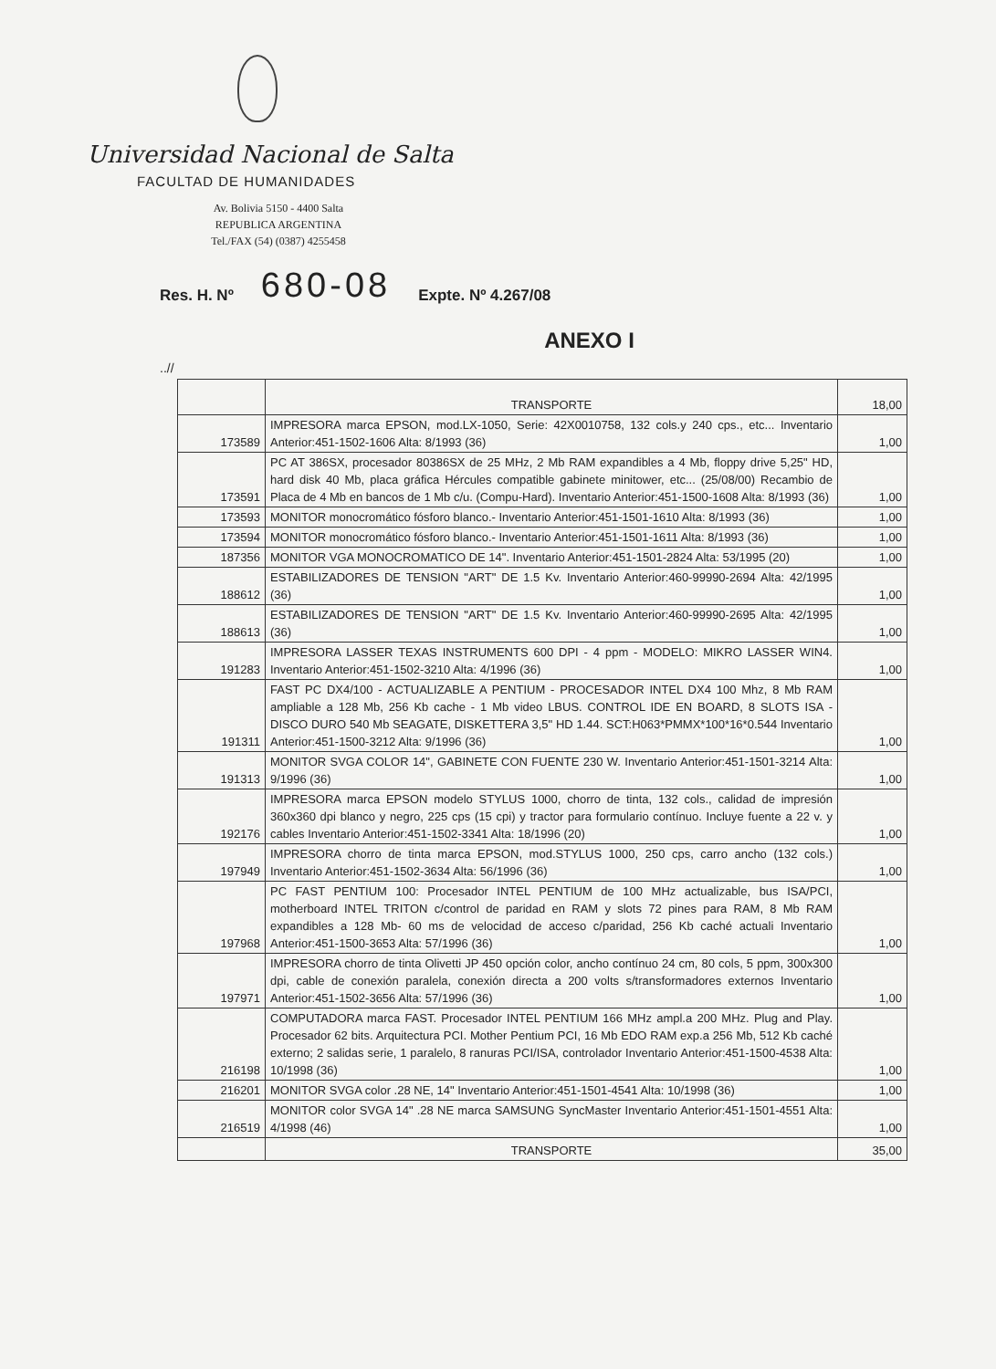Universidad Nacional de Salta
FACULTAD DE HUMANIDADES
Av. Bolivia 5150 - 4400 Salta
REPUBLICA ARGENTINA
Tel./FAX (54) (0387) 4255458
Res. H. Nº 680-08 Expte. Nº 4.267/08
ANEXO I
..//
| | TRANSPORTE | 18,00 |
| 173589 | IMPRESORA marca EPSON, mod.LX-1050, Serie: 42X0010758, 132 cols.y 240 cps., etc... Inventario Anterior:451-1502-1606 Alta: 8/1993 (36) | 1,00 |
| 173591 | PC AT 386SX, procesador 80386SX de 25 MHz, 2 Mb RAM expandibles a 4 Mb, floppy drive 5,25" HD, hard disk 40 Mb, placa gráfica Hércules compatible gabinete minitower, etc... (25/08/00) Recambio de Placa de 4 Mb en bancos de 1 Mb c/u. (Compu-Hard). Inventario Anterior:451-1500-1608 Alta: 8/1993 (36) | 1,00 |
| 173593 | MONITOR monocromático fósforo blanco.- Inventario Anterior:451-1501-1610 Alta: 8/1993 (36) | 1,00 |
| 173594 | MONITOR monocromático fósforo blanco.- Inventario Anterior:451-1501-1611 Alta: 8/1993 (36) | 1,00 |
| 187356 | MONITOR VGA MONOCROMATICO DE 14". Inventario Anterior:451-1501-2824 Alta: 53/1995 (20) | 1,00 |
| 188612 | ESTABILIZADORES DE TENSION "ART" DE 1.5 Kv. Inventario Anterior:460-99990-2694 Alta: 42/1995 (36) | 1,00 |
| 188613 | ESTABILIZADORES DE TENSION "ART" DE 1.5 Kv. Inventario Anterior:460-99990-2695 Alta: 42/1995 (36) | 1,00 |
| 191283 | IMPRESORA LASSER TEXAS INSTRUMENTS 600 DPI - 4 ppm - MODELO: MIKRO LASSER WIN4. Inventario Anterior:451-1502-3210 Alta: 4/1996 (36) | 1,00 |
| 191311 | FAST PC DX4/100 - ACTUALIZABLE A PENTIUM - PROCESADOR INTEL DX4 100 Mhz, 8 Mb RAM ampliable a 128 Mb, 256 Kb cache - 1 Mb video LBUS. CONTROL IDE EN BOARD, 8 SLOTS ISA - DISCO DURO 540 Mb SEAGATE, DISKETTERA 3,5" HD 1.44. SCT:H063*PMMX*100*16*0.544 Inventario Anterior:451-1500-3212 Alta: 9/1996 (36) | 1,00 |
| 191313 | MONITOR SVGA COLOR 14", GABINETE CON FUENTE 230 W. Inventario Anterior:451-1501-3214 Alta: 9/1996 (36) | 1,00 |
| 192176 | IMPRESORA marca EPSON modelo STYLUS 1000, chorro de tinta, 132 cols., calidad de impresión 360x360 dpi blanco y negro, 225 cps (15 cpi) y tractor para formulario contínuo. Incluye fuente a 22 v. y cables Inventario Anterior:451-1502-3341 Alta: 18/1996 (20) | 1,00 |
| 197949 | IMPRESORA chorro de tinta marca EPSON, mod.STYLUS 1000, 250 cps, carro ancho (132 cols.) Inventario Anterior:451-1502-3634 Alta: 56/1996 (36) | 1,00 |
| 197968 | PC FAST PENTIUM 100: Procesador INTEL PENTIUM de 100 MHz actualizable, bus ISA/PCI, motherboard INTEL TRITON c/control de paridad en RAM y slots 72 pines para RAM, 8 Mb RAM expandibles a 128 Mb- 60 ms de velocidad de acceso c/paridad, 256 Kb caché actuali Inventario Anterior:451-1500-3653 Alta: 57/1996 (36) | 1,00 |
| 197971 | IMPRESORA chorro de tinta Olivetti JP 450 opción color, ancho contínuo 24 cm, 80 cols, 5 ppm, 300x300 dpi, cable de conexión paralela, conexión directa a 200 volts s/transformadores externos Inventario Anterior:451-1502-3656 Alta: 57/1996 (36) | 1,00 |
| 216198 | COMPUTADORA marca FAST. Procesador INTEL PENTIUM 166 MHz ampl.a 200 MHz. Plug and Play. Procesador 62 bits. Arquitectura PCI. Mother Pentium PCI, 16 Mb EDO RAM exp.a 256 Mb, 512 Kb caché externo; 2 salidas serie, 1 paralelo, 8 ranuras PCI/ISA, controlador Inventario Anterior:451-1500-4538 Alta: 10/1998 (36) | 1,00 |
| 216201 | MONITOR SVGA color .28 NE, 14" Inventario Anterior:451-1501-4541 Alta: 10/1998 (36) | 1,00 |
| 216519 | MONITOR color SVGA 14" .28 NE marca SAMSUNG SyncMaster Inventario Anterior:451-1501-4551 Alta: 4/1998 (46) | 1,00 |
| | TRANSPORTE | 35,00 |